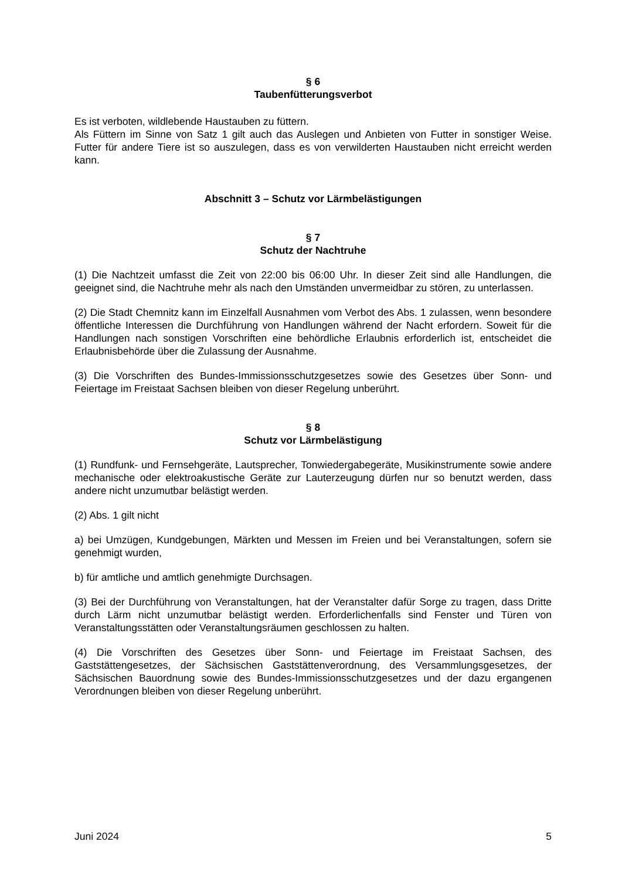§ 6
Taubenfütterungsverbot
Es ist verboten, wildlebende Haustauben zu füttern.
Als Füttern im Sinne von Satz 1 gilt auch das Auslegen und Anbieten von Futter in sonstiger Weise. Futter für andere Tiere ist so auszulegen, dass es von verwilderten Haustauben nicht erreicht werden kann.
Abschnitt 3 – Schutz vor Lärmbelästigungen
§ 7
Schutz der Nachtruhe
(1) Die Nachtzeit umfasst die Zeit von 22:00 bis 06:00 Uhr. In dieser Zeit sind alle Handlungen, die geeignet sind, die Nachtruhe mehr als nach den Umständen unvermeidbar zu stören, zu unterlassen.
(2) Die Stadt Chemnitz kann im Einzelfall Ausnahmen vom Verbot des Abs. 1 zulassen, wenn besondere öffentliche Interessen die Durchführung von Handlungen während der Nacht erfordern. Soweit für die Handlungen nach sonstigen Vorschriften eine behördliche Erlaubnis erforderlich ist, entscheidet die Erlaubnisbehörde über die Zulassung der Ausnahme.
(3) Die Vorschriften des Bundes-Immissionsschutzgesetzes sowie des Gesetzes über Sonn- und Feiertage im Freistaat Sachsen bleiben von dieser Regelung unberührt.
§ 8
Schutz vor Lärmbelästigung
(1) Rundfunk- und Fernsehgeräte, Lautsprecher, Tonwiedergabegeräte, Musikinstrumente sowie andere mechanische oder elektroakustische Geräte zur Lauterzeugung dürfen nur so benutzt werden, dass andere nicht unzumutbar belästigt werden.
(2) Abs. 1 gilt nicht
a) bei Umzügen, Kundgebungen, Märkten und Messen im Freien und bei Veranstaltungen, sofern sie genehmigt wurden,
b) für amtliche und amtlich genehmigte Durchsagen.
(3) Bei der Durchführung von Veranstaltungen, hat der Veranstalter dafür Sorge zu tragen, dass Dritte durch Lärm nicht unzumutbar belästigt werden. Erforderlichenfalls sind Fenster und Türen von Veranstaltungsstätten oder Veranstaltungsräumen geschlossen zu halten.
(4) Die Vorschriften des Gesetzes über Sonn- und Feiertage im Freistaat Sachsen, des Gaststättengesetzes, der Sächsischen Gaststättenverordnung, des Versammlungsgesetzes, der Sächsischen Bauordnung sowie des Bundes-Immissionsschutzgesetzes und der dazu ergangenen Verordnungen bleiben von dieser Regelung unberührt.
Juni 2024 5